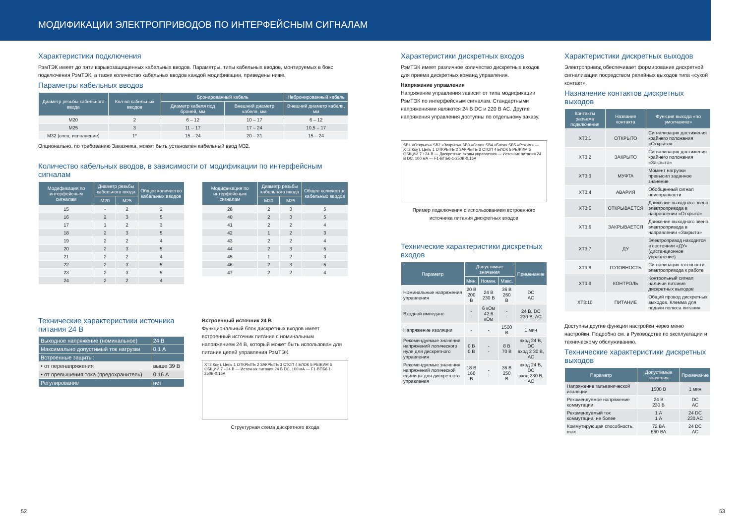МОДИФИКАЦИИ ЭЛЕКТРОПРИВОДОВ ПО ИНТЕРФЕЙСНЫМ СИГНАЛАМ
Характеристики подключения
РэмТЭК имеет до пяти взрывозащищенных кабельных вводов. Параметры, типы кабельных вводов, монтируемых в бокс подключения РэмТЭК, а также количество кабельных вводов каждой модификации, приведены ниже.
Параметры кабельных вводов
| Диаметр резьбы кабельного ввода | Кол-во кабельных вводов | Бронированный кабель | | Небронированный кабель |
| --- | --- | --- | --- | --- |
| | | Диаметр кабеля под броней, мм | Внешний диаметр кабеля, мм | Внешний диаметр кабеля, мм |
| M20 | 2 | 6 – 12 | 10 – 17 | 6 – 12 |
| M25 | 3 | 11 – 17 | 17 – 24 | 10,5 – 17 |
| M32 (спец. исполнение) | 1* | 15 – 24 | 20 – 31 | 15 – 24 |
Опционально, по требованию Заказчика, может быть установлен кабельный ввод M32.
Количество кабельных вводов, в зависимости от модификации по интерфейсным сигналам
| Модификация по интерфейсным сигналам | Диаметр резьбы кабельного ввода | | Общее количество кабельных вводов |
| --- | --- | --- | --- |
| | M20 | M25 | |
| 15 | - | 2 | 2 |
| 16 | 2 | 3 | 5 |
| 17 | 1 | 2 | 3 |
| 18 | 2 | 3 | 5 |
| 19 | 2 | 2 | 4 |
| 20 | 2 | 3 | 5 |
| 21 | 2 | 2 | 4 |
| 22 | 2 | 3 | 5 |
| 23 | 2 | 3 | 5 |
| 24 | 2 | 2 | 4 |
| Модификация по интерфейсным сигналам | Диаметр резьбы кабельного ввода | | Общее количество кабельных вводов |
| --- | --- | --- | --- |
| | M20 | M25 | |
| 28 | 2 | 3 | 5 |
| 40 | 2 | 3 | 5 |
| 41 | 2 | 2 | 4 |
| 42 | 1 | 2 | 3 |
| 43 | 2 | 2 | 4 |
| 44 | 2 | 3 | 5 |
| 45 | 1 | 2 | 3 |
| 46 | 2 | 3 | 5 |
| 47 | 2 | 2 | 4 |
Технические характеристики источника питания 24 В
| Выходное напряжение (номинальное) | 24 В |
| Максимально допустимый ток нагрузки | 0,1 А |
| Встроенные защиты: | |
| • от перенапряжения | выше 39 В |
| • от превышения тока (предохранитель) | 0,16 А |
| Регулирование | нет |
Встроенный источник 24 В
Функциональный блок дискретных входов имеет встроенный источник питания с номинальным напряжением 24 В, который может быть использован для питания цепей управления РэмТЭК.
XT2 Конт. Цепь 1 ОТКРЫТЬ 2 ЗАКРЫТЬ 3 СТОП 4 БЛОК 5 РЕЖИМ 6 ОБЩИЙ 7 +24 В — Источник питания 24 В DC, 100 мА — F1-ВПБ6-1-250В-0,16А
Структурная схема дискретного входа
Характеристики дискретных входов
РэмТЭК имеет различное количество дискретных входов для приема дискретных команд управления.
Напряжение управления
Напряжение управления зависит от типа модификации РэмТЭК по интерфейсным сигналам. Стандартными напряжениями являются 24 В DC и 220 В AC. Другие напряжения управления доступны по отдельному заказу.
SB1 «Открыть» SB2 «Закрыть» SB3 «Стоп» SB4 «Блок» SB5 «Режим» — XT2 Конт. Цепь 1 ОТКРЫТЬ 2 ЗАКРЫТЬ 3 СТОП 4 БЛОК 5 РЕЖИМ 6 ОБЩИЙ 7 +24 В — Дискретные входы управления — Источник питания 24 В DC, 100 мА — F1-ВПБ6-1-250В-0,16А
Пример подключения с использованием встроенного источника питания дискретных входов
Технические характеристики дискретных входов
| Параметр | Допустимые значения | | | Примечание |
| --- | --- | --- | --- | --- |
| | Мин. | Номин. | Макс. | |
| Номинальные напряжения управления | 20 В 200 В | 24 В 230 В | 36 В 260 В | DC AC |
| Входной импеданс | - - | 6 кОм 42,6 кОм | - - | 24 В, DC 230 В, AC |
| Напряжение изоляции | - | - | 1500 В | 1 мин |
| Рекомендуемые значения напряжений логического нуля для дискретного управления | 0 В 0 В | - - | 8 В 70 В | вход 24 В, DC вход 2 30 В, AC |
| Рекомендуемые значения напряжений логической единицы для дискретного управления | 18 В 160 В | - - | 36 В 250 В | вход 24 В, DC вход 230 В, AC |
Характеристики дискретных выходов
Электропривод обеспечивает формирование дискретной сигнализации посредством релейных выходов типа «сухой контакт».
Назначение контактов дискретных выходов
| Контакты разъема подключения | Название контакта | Функция выхода «по умолчанию» |
| --- | --- | --- |
| XT3:1 | ОТКРЫТО | Сигнализация достижения крайнего положения «Открыто» |
| XT3:2 | ЗАКРЫТО | Сигнализация достижения крайнего положения «Закрыто» |
| XT3:3 | МУФТА | Момент нагрузки превысил заданное значение |
| XT3:4 | АВАРИЯ | Обобщенный сигнал неисправности |
| XT3:5 | ОТКРЫВАЕТСЯ | Движение выходного звена электропривода в направлении «Открыто» |
| XT3:6 | ЗАКРЫВАЕТСЯ | Движение выходного звена электропривода в направлении «Закрыто» |
| XT3:7 | ДУ | Электропривод находится в состоянии «ДУ» (дистанционное управление) |
| XT3:8 | ГОТОВНОСТЬ | Сигнализация готовности электропривода к работе |
| XT3:9 | КОНТРОЛЬ | Контрольный сигнал наличия питания дискретных выходов |
| XT3:10 | ПИТАНИЕ | Общий провод дискретных выходов. Клемма для подачи полюса питания |
Доступны другие функции настройки через меню настройки. Подробно см. в Руководстве по эксплуатации и техническому обслуживанию.
Технические характеристики дискретных выходов
| Параметр | Допустимые значения | Примечание |
| --- | --- | --- |
| Напряжение гальванической изоляции | 1500 В | 1 мин |
| Рекомендуемое напряжение коммутации | 24 В 230 В | DC AC |
| Рекомендуемый ток коммутации, не более | 1 А 1 А | 24 DC 230 AC |
| Коммутирующая способность, max | 72 ВА 660 ВА | 24 DC AC |
52 53